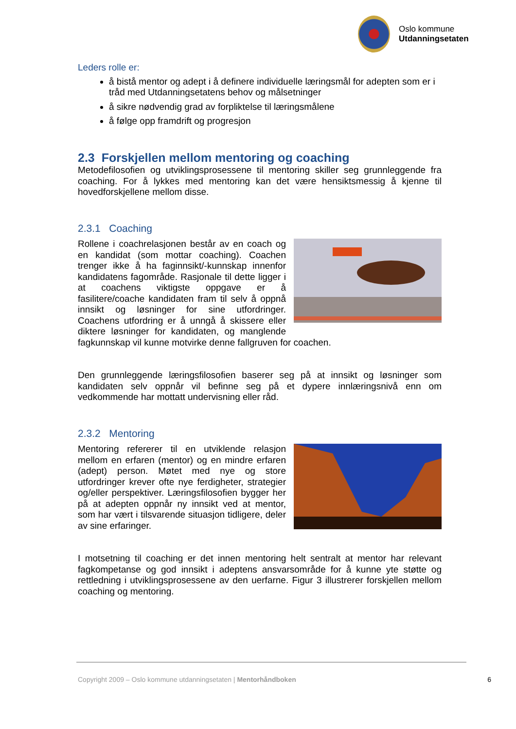Oslo kommune
Utdanningsetaten
Leders rolle er:
å bistå mentor og adept i å definere individuelle læringsmål for adepten som er i tråd med Utdanningsetatens behov og målsetninger
å sikre nødvendig grad av forpliktelse til læringsmålene
å følge opp framdrift og progresjon
2.3 Forskjellen mellom mentoring og coaching
Metodefilosofien og utviklingsprosessene til mentoring skiller seg grunnleggende fra coaching. For å lykkes med mentoring kan det være hensiktsmessig å kjenne til hovedforskjellene mellom disse.
2.3.1 Coaching
Rollene i coachrelasjonen består av en coach og en kandidat (som mottar coaching). Coachen trenger ikke å ha faginnsikt/-kunnskap innenfor kandidatens fagområde. Rasjonale til dette ligger i at coachens viktigste oppgave er å fasilitere/coache kandidaten fram til selv å oppnå innsikt og løsninger for sine utfordringer. Coachens utfordring er å unngå å skissere eller diktere løsninger for kandidaten, og manglende fagkunnskap vil kunne motvirke denne fallgruven for coachen.
Den grunnleggende læringsfilosofien baserer seg på at innsikt og løsninger som kandidaten selv oppnår vil befinne seg på et dypere innlæringsnivå enn om vedkommende har mottatt undervisning eller råd.
2.3.2 Mentoring
Mentoring refererer til en utviklende relasjon mellom en erfaren (mentor) og en mindre erfaren (adept) person. Møtet med nye og store utfordringer krever ofte nye ferdigheter, strategier og/eller perspektiver. Læringsfilosofien bygger her på at adepten oppnår ny innsikt ved at mentor, som har vært i tilsvarende situasjon tidligere, deler av sine erfaringer.
I motsetning til coaching er det innen mentoring helt sentralt at mentor har relevant fagkompetanse og god innsikt i adeptens ansvarsområde for å kunne yte støtte og rettledning i utviklingsprosessene av den uerfarne. Figur 3 illustrerer forskjellen mellom coaching og mentoring.
Copyright 2009 – Oslo kommune utdanningsetaten | Mentorhåndboken 6